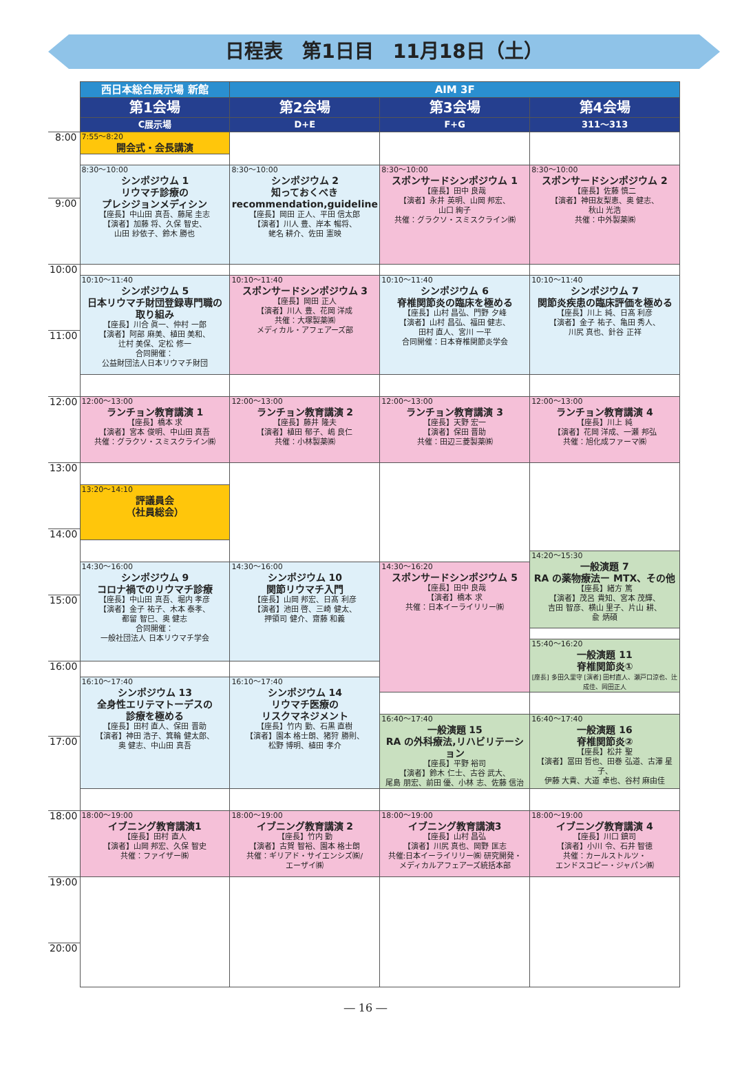日程表　第1日目　11月18日（土）
| | 西日本総合展示場 新館 | AIM 3F | | |
| --- | --- | --- | --- | --- |
| | 第1会場 | 第2会場 | 第3会場 | 第4会場 |
| | C展示場 | D+E | F+G | 311〜313 |
| 8:00 | 7:55〜8:20 開会式・会長講演 | | | |
| | 8:30〜10:00 シンポジウム 1 リウマチ診療の プレシジョンメディシン 【座長】中山田 真吾、藤尾 圭志 【演者】加藤 将、久保 智史、 山田 紗依子、鈴木 勝也 | 8:30〜10:00 シンポジウム 2 知っておくべき recommendation,guideline 【座長】岡田 正人、平田 信太郎 【演者】川人 豊、岸本 暢将、 蛯名 耕介、佐田 憲映 | 8:30〜10:00 スポンサードシンポジウム 1 【座長】田中 良哉 【演者】永井 英明、山岡 邦宏、 山口 絢子 共催：グラクソ・スミスクライン㈱ | 8:30〜10:00 スポンサードシンポジウム 2 【座長】佐藤 慎二 【演者】神田友梨恵、奥 健志、 秋山 光浩 共催：中外製薬㈱ |
| 9:00 | | | | |
| 10:00 | | | | |
| | 10:10〜11:40 シンポジウム 5 日本リウマチ財団登録専門職の 取り組み 【座長】川合 眞一、仲村 一郎 【演者】阿部 麻美、植田 美和、 辻村 美保、定松 修一 合同開催： 公益財団法人日本リウマチ財団 | 10:10〜11:40 スポンサードシンポジウム 3 【座長】岡田 正人 【演者】川人 豊、花岡 洋成 共催：大塚製薬㈱ メディカル・アフェアーズ部 | 10:10〜11:40 シンポジウム 6 脊椎関節炎の臨床を極める 【座長】山村 昌弘、門野 夕峰 【演者】山村 昌弘、福田 健志、 田村 直人、宮川 一平 合同開催：日本脊椎関節炎学会 | 10:10〜11:40 シンポジウム 7 関節炎疾患の臨床評価を極める 【座長】川上 純、日髙 利彦 【演者】金子 祐子、亀田 秀人、 川尻 真也、針谷 正祥 |
| 11:00 | | | | |
| 12:00 | 12:00〜13:00 ランチョン教育講演 1 【座長】橋本 求 【演者】宮本 俊明、中山田 真吾 共催：グラクソ・スミスクライン㈱ | 12:00〜13:00 ランチョン教育講演 2 【座長】藤井 隆夫 【演者】植田 郁子、嶋 良仁 共催：小林製薬㈱ | 12:00〜13:00 ランチョン教育講演 3 【座長】天野 宏一 【演者】保田 晋助 共催：田辺三菱製薬㈱ | 12:00〜13:00 ランチョン教育講演 4 【座長】川上 純 【演者】花岡 洋成、一瀬 邦弘 共催：旭化成ファーマ㈱ |
| 13:00 | | | | |
| | 13:20〜14:10 評議員会 （社員総会） | | | |
| 14:00 | | | | |
| | | | | 14:20〜15:30 一般演題 7 RA の薬物療法ー MTX、その他 【座長】緒方 篤 【演者】茂呂 貴知、宮本 茂輝、 吉田 智彦、横山 里子、片山 耕、 兪 炳碩 |
| | 14:30〜16:00 シンポジウム 9 コロナ禍でのリウマチ診療 【座長】中山田 真吾、堀内 孝彦 【演者】金子 祐子、木本 泰孝、 都留 智巳、奥 健志 合同開催： 一般社団法人 日本リウマチ学会 | 14:30〜16:00 シンポジウム 10 関節リウマチ入門 【座長】山岡 邦宏、日髙 利彦 【演者】池田 啓、三崎 健太、 押領司 健介、齋藤 和義 | 14:30〜16:20 スポンサードシンポジウム 5 【座長】田中 良哉 【演者】橋本 求 共催：日本イーライリリー㈱ | |
| 15:00 | | | | |
| | | | | 15:40〜16:20 一般演題 11 脊椎関節炎① [座長] 多田久里守 [演者] 田村直人、瀬戸口涼也、辻成佳、岡田正人 |
| 16:00 | | | | |
| | 16:10〜17:40 シンポジウム 13 全身性エリテマトーデスの 診療を極める 【座長】田村 直人、保田 晋助 【演者】神田 浩子、箕輪 健太郎、 奥 健志、中山田 真吾 | 16:10〜17:40 シンポジウム 14 リウマチ医療の リスクマネジメント 【座長】竹内 勤、石黒 直樹 【演者】園本 格士朗、猪狩 勝則、 松野 博明、植田 孝介 | | |
| | | | 16:40〜17:40 一般演題 15 RA の外科療法,リハビリテーション 【座長】平野 裕司 【演者】鈴木 仁士、古谷 武大、 尾島 朋宏、前田 優、小林 志、佐藤 信治 | 16:40〜17:40 一般演題 16 脊椎関節炎② 【座長】松井 聖 【演者】冨田 哲也、田巻 弘道、古澤 星子、 伊藤 大貴、大道 卓也、谷村 麻由佳 |
| 17:00 | | | | |
| 18:00 | 18:00〜19:00 イブニング教育講演1 【座長】田村 直人 【演者】山岡 邦宏、久保 智史 共催：ファイザー㈱ | 18:00〜19:00 イブニング教育講演 2 【座長】竹内 勤 【演者】古賀 智裕、園本 格士朗 共催：ギリアド・サイエンシズ㈱/ エーザイ㈱ | 18:00〜19:00 イブニング教育講演3 【座長】山村 昌弘 【演者】川尻 真也、岡野 匡志 共催:日本イーライリリー㈱ 研究開発・ メディカルアフェアーズ統括本部 | 18:00〜19:00 イブニング教育講演 4 【座長】川口 鎮司 【演者】小川 令、石井 智徳 共催：カールストルツ・ エンドスコピー・ジャパン㈱ |
| 19:00 | | | | |
| 20:00 | | | | |
― 16 ―